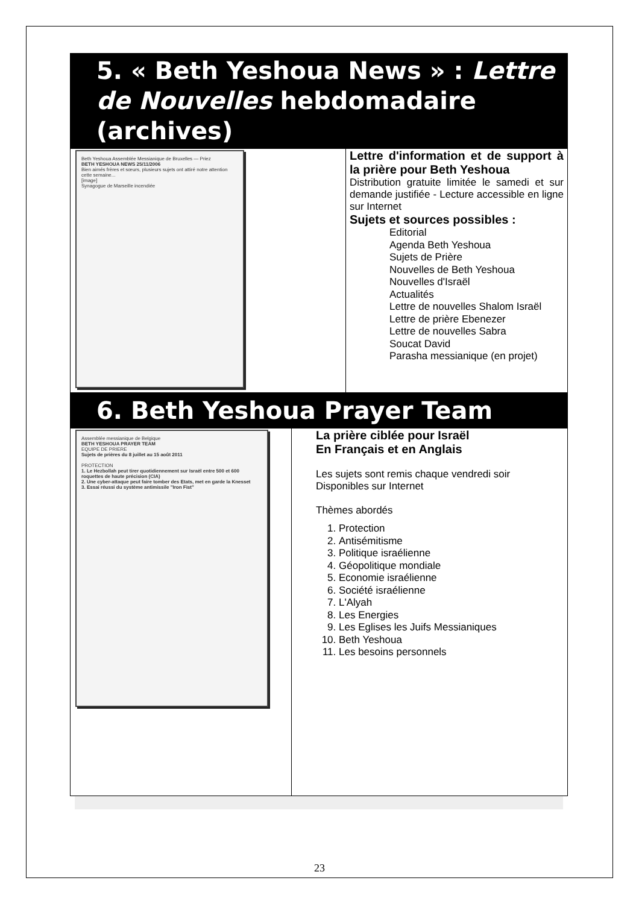5. « Beth Yeshoua News » : Lettre de Nouvelles hebdomadaire (archives)
| Beth Yeshoua Assemblée Messianique de Bruxelles — Priez BETH YESHOUA NEWS 25/11/2006 Bien aimés frères et sœurs, plusieurs sujets ont attiré notre attention cette semaine... [image] Synagogue de Marseille incendiée | Lettre d'information et de support à la prière pour Beth Yeshoua Distribution gratuite limitée le samedi et sur demande justifiée - Lecture accessible en ligne sur Internet Sujets et sources possibles : Editorial Agenda Beth Yeshoua Sujets de Prière Nouvelles de Beth Yeshoua Nouvelles d'Israël Actualités Lettre de nouvelles Shalom Israël Lettre de prière Ebenezer Lettre de nouvelles Sabra Soucat David Parasha messianique (en projet) |
6. Beth Yeshoua Prayer Team
| Assemblée messianique de Belgique BETH YESHOUA PRAYER TEAM EQUIPE DE PRIERE Sujets de prières du 8 juillet au 15 août 2011 PROTECTION 1. Le Hezbollah peut tirer quotidiennement sur Israël entre 500 et 600 roquettes de haute précision (CIA) 2. Une cyber-attaque peut faire tomber des Etats, met en garde la Knesset 3. Essai réussi du système antimissile "Iron Fist" | La prière ciblée pour Israël En Français et en Anglais Les sujets sont remis chaque vendredi soir Disponibles sur Internet Thèmes abordés 1. Protection 2. Antisémitisme 3. Politique israélienne 4. Géopolitique mondiale 5. Economie israélienne 6. Société israélienne 7. L'Alyah 8. Les Energies 9. Les Eglises les Juifs Messianiques 10. Beth Yeshoua 11. Les besoins personnels |
23